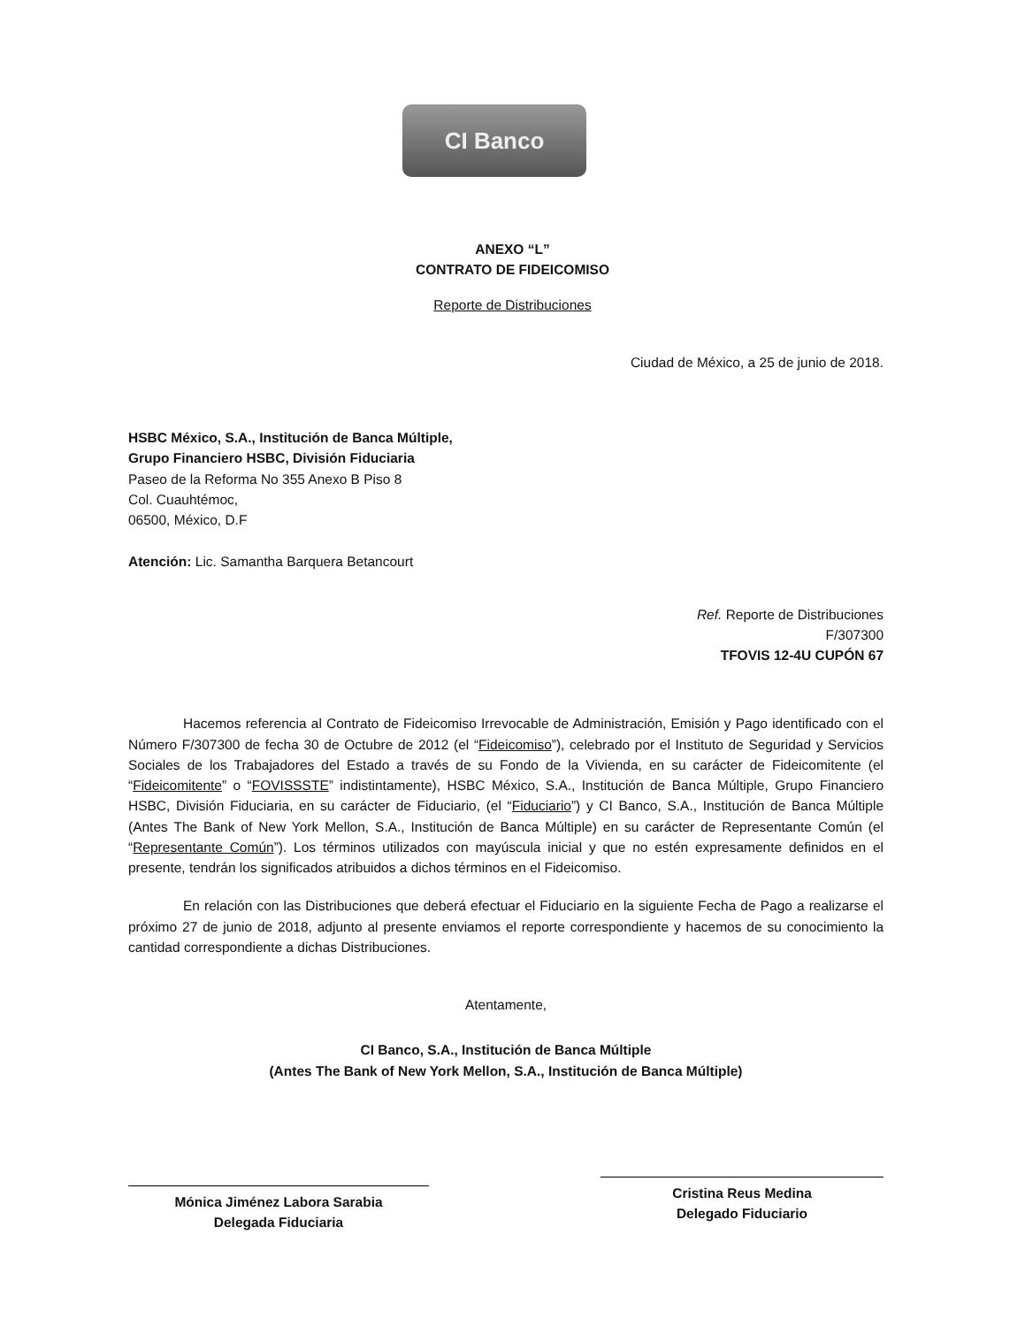CI Banco
ANEXO “L”
CONTRATO DE FIDEICOMISO
Reporte de Distribuciones
Ciudad de México, a 25 de junio de 2018.
HSBC México, S.A., Institución de Banca Múltiple,
Grupo Financiero HSBC, División Fiduciaria
Paseo de la Reforma No 355 Anexo B Piso 8
Col. Cuauhtémoc,
06500, México, D.F
Atención: Lic. Samantha Barquera Betancourt
Ref. Reporte de Distribuciones
F/307300
TFOVIS 12-4U CUPÓN 67
Hacemos referencia al Contrato de Fideicomiso Irrevocable de Administración, Emisión y Pago identificado con el Número F/307300 de fecha 30 de Octubre de 2012 (el “Fideicomiso”), celebrado por el Instituto de Seguridad y Servicios Sociales de los Trabajadores del Estado a través de su Fondo de la Vivienda, en su carácter de Fideicomitente (el “Fideicomitente” o “FOVISSSTE” indistintamente), HSBC México, S.A., Institución de Banca Múltiple, Grupo Financiero HSBC, División Fiduciaria, en su carácter de Fiduciario, (el “Fiduciario”) y CI Banco, S.A., Institución de Banca Múltiple (Antes The Bank of New York Mellon, S.A., Institución de Banca Múltiple) en su carácter de Representante Común (el “Representante Común”). Los términos utilizados con mayúscula inicial y que no estén expresamente definidos en el presente, tendrán los significados atribuidos a dichos términos en el Fideicomiso.
En relación con las Distribuciones que deberá efectuar el Fiduciario en la siguiente Fecha de Pago a realizarse el próximo 27 de junio de 2018, adjunto al presente enviamos el reporte correspondiente y hacemos de su conocimiento la cantidad correspondiente a dichas Distribuciones.
Atentamente,
CI Banco, S.A., Institución de Banca Múltiple
(Antes The Bank of New York Mellon, S.A., Institución de Banca Múltiple)
Mónica Jiménez Labora Sarabia
Delegada Fiduciaria
Cristina Reus Medina
Delegado Fiduciario